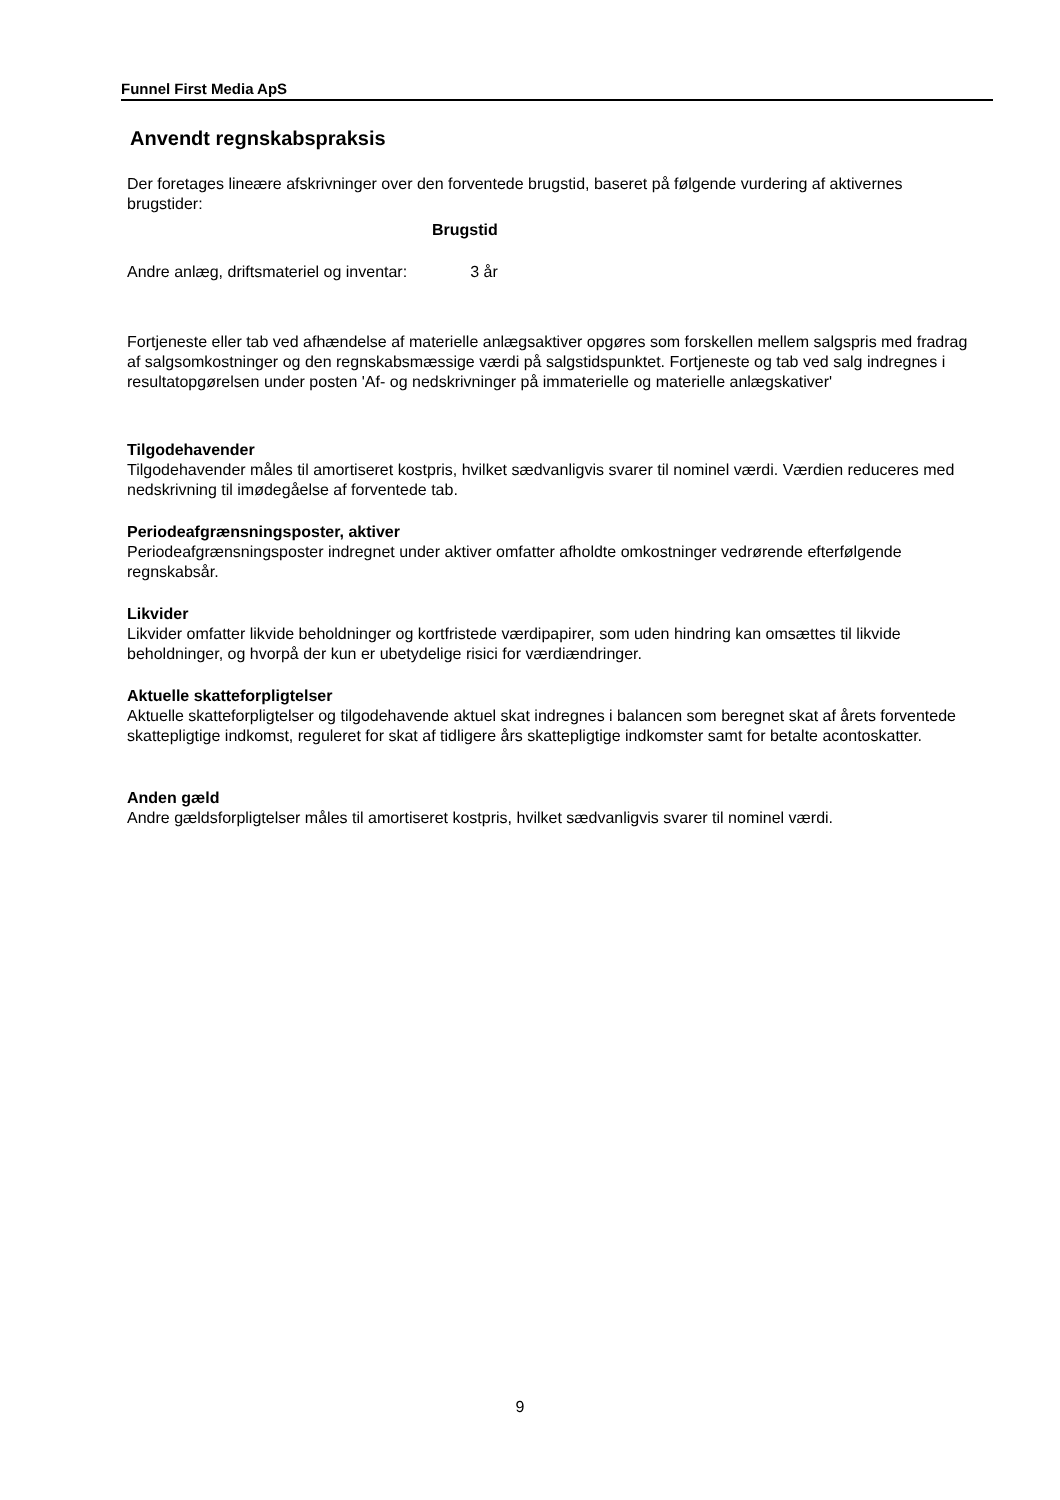Funnel First Media ApS
Anvendt regnskabspraksis
Der foretages lineære afskrivninger over den forventede brugstid, baseret på følgende vurdering af aktivernes brugstider:
| | Brugstid |
| --- | --- |
| Andre anlæg, driftsmateriel og inventar: | 3 år |
Fortjeneste eller tab ved afhændelse af materielle anlægsaktiver opgøres som forskellen mellem salgspris med fradrag af salgsomkostninger og den regnskabsmæssige værdi på salgstidspunktet. Fortjeneste og tab ved salg indregnes i resultatopgørelsen under posten 'Af- og nedskrivninger på immaterielle og materielle anlægskativer'
Tilgodehavender
Tilgodehavender måles til amortiseret kostpris, hvilket sædvanligvis svarer til nominel værdi. Værdien reduceres med nedskrivning til imødegåelse af forventede tab.
Periodeafgrænsningsposter, aktiver
Periodeafgrænsningsposter indregnet under aktiver omfatter afholdte omkostninger vedrørende efterfølgende regnskabsår.
Likvider
Likvider omfatter likvide beholdninger og kortfristede værdipapirer, som uden hindring kan omsættes til likvide beholdninger, og hvorpå der kun er ubetydelige risici for værdiændringer.
Aktuelle skatteforpligtelser
Aktuelle skatteforpligtelser og tilgodehavende aktuel skat indregnes i balancen som beregnet skat af årets forventede skattepligtige indkomst, reguleret for skat af tidligere års skattepligtige indkomster samt for betalte acontoskatter.
Anden gæld
Andre gældsforpligtelser måles til amortiseret kostpris, hvilket sædvanligvis svarer til nominel værdi.
9